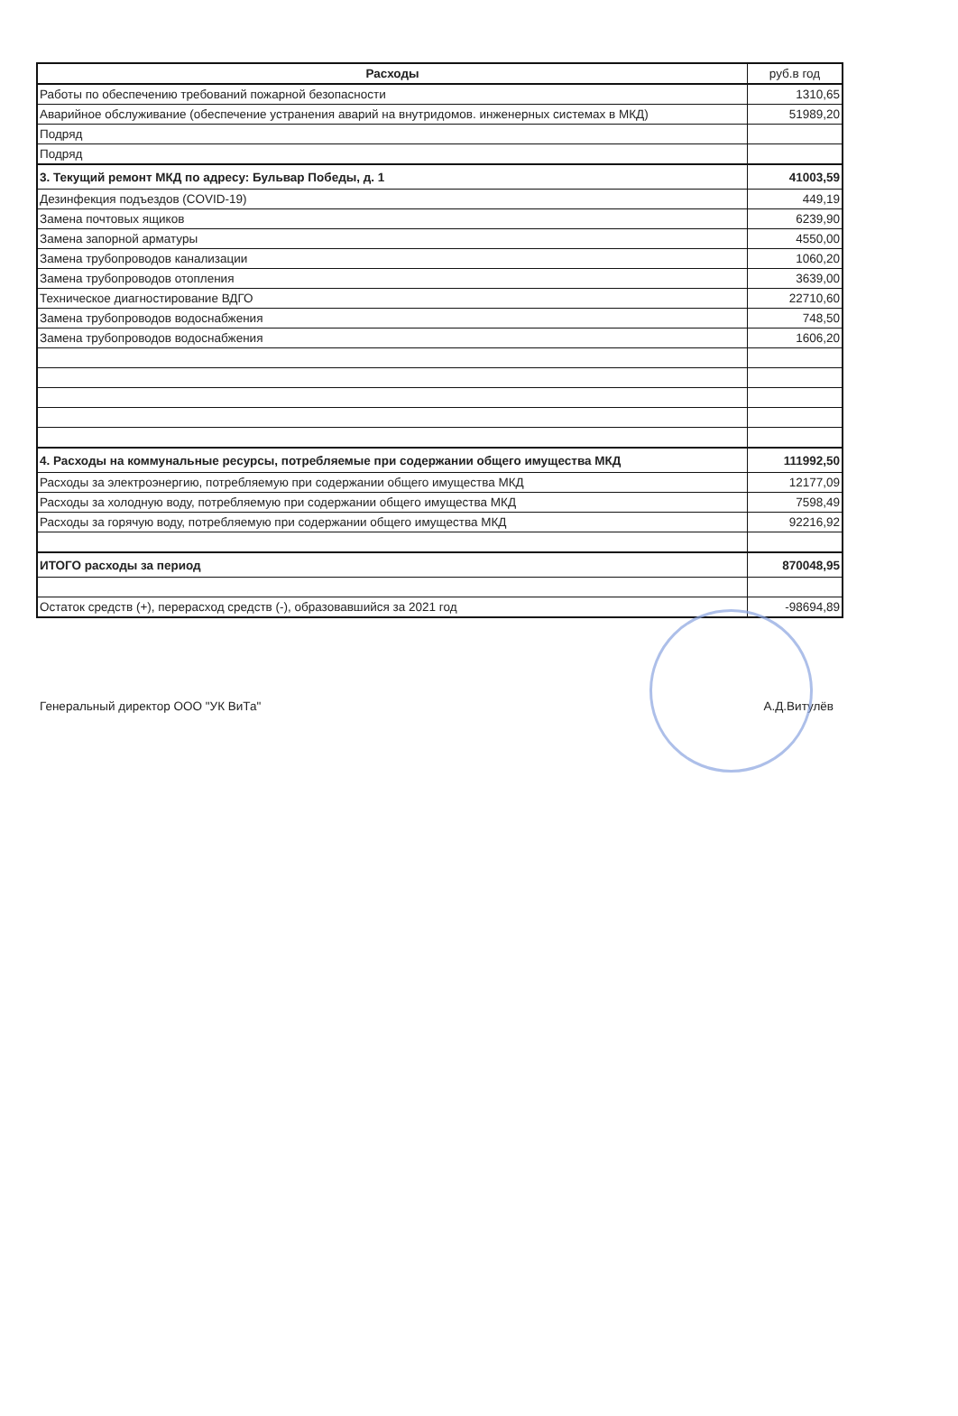| Расходы | руб.в год |
| --- | --- |
| Работы по обеспечению требований пожарной безопасности | 1310,65 |
| Аварийное обслуживание (обеспечение устранения аварий на внутридомов. инженерных системах в МКД) | 51989,20 |
| Подряд | |
| Подряд | |
| 3. Текущий ремонт МКД по адресу: Бульвар Победы, д. 1 | 41003,59 |
| Дезинфекция подъездов (COVID-19) | 449,19 |
| Замена почтовых ящиков | 6239,90 |
| Замена запорной арматуры | 4550,00 |
| Замена трубопроводов канализации | 1060,20 |
| Замена трубопроводов отопления | 3639,00 |
| Техническое диагностирование ВДГО | 22710,60 |
| Замена трубопроводов водоснабжения | 748,50 |
| Замена трубопроводов водоснабжения | 1606,20 |
| 4. Расходы на коммунальные ресурсы, потребляемые при содержании общего имущества МКД | 111992,50 |
| Расходы за электроэнергию, потребляемую при содержании общего имущества МКД | 12177,09 |
| Расходы за холодную воду, потребляемую при содержании общего имущества МКД | 7598,49 |
| Расходы за горячую воду, потребляемую при содержании общего имущества МКД | 92216,92 |
| ИТОГО расходы за период | 870048,95 |
| Остаток средств (+), перерасход средств (-), образовавшийся за 2021 год | -98694,89 |
Генеральный директор ООО "УК ВиТа" А.Д.Витулёв